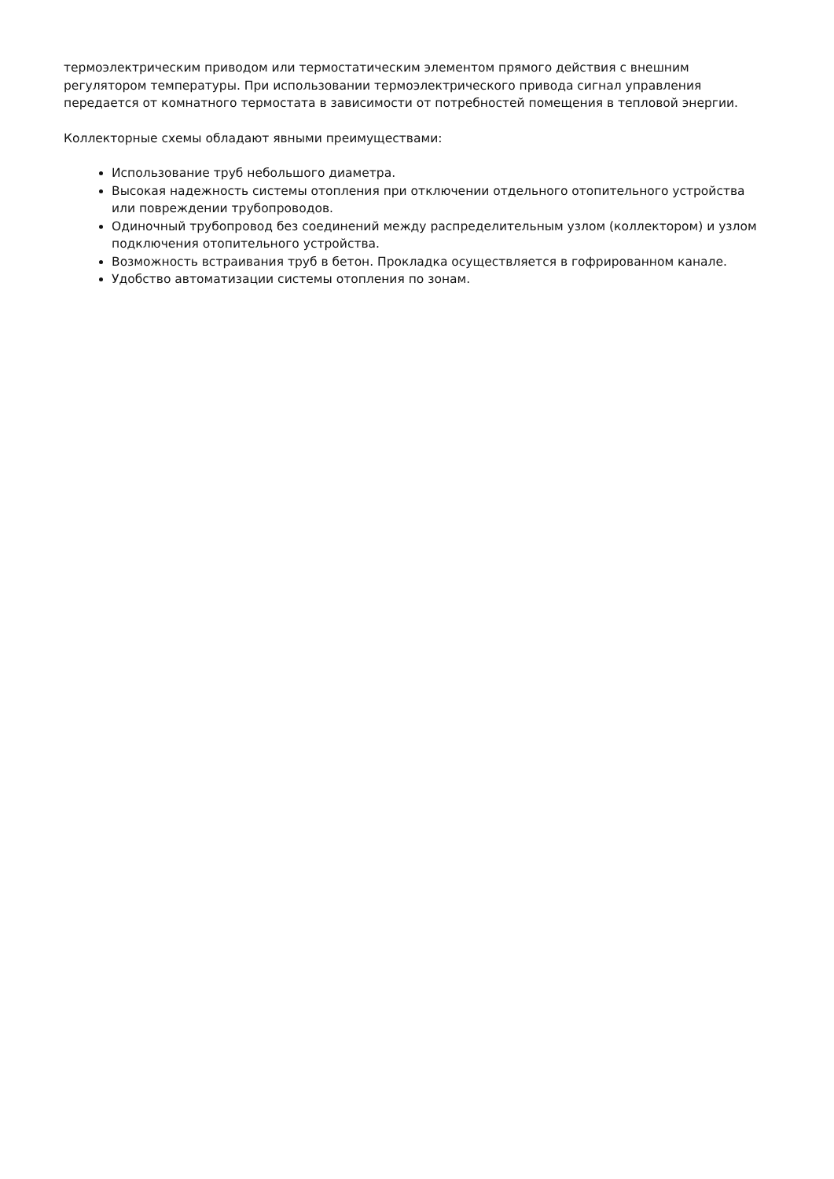термоэлектрическим приводом или термостатическим элементом прямого действия с внешним регулятором температуры. При использовании термоэлектрического привода сигнал управления передается от комнатного термостата в зависимости от потребностей помещения в тепловой энергии.
Коллекторные схемы обладают явными преимуществами:
Использование труб небольшого диаметра.
Высокая надежность системы отопления при отключении отдельного отопительного устройства или повреждении трубопроводов.
Одиночный трубопровод без соединений между распределительным узлом (коллектором) и узлом подключения отопительного устройства.
Возможность встраивания труб в бетон. Прокладка осуществляется в гофрированном канале.
Удобство автоматизации системы отопления по зонам.